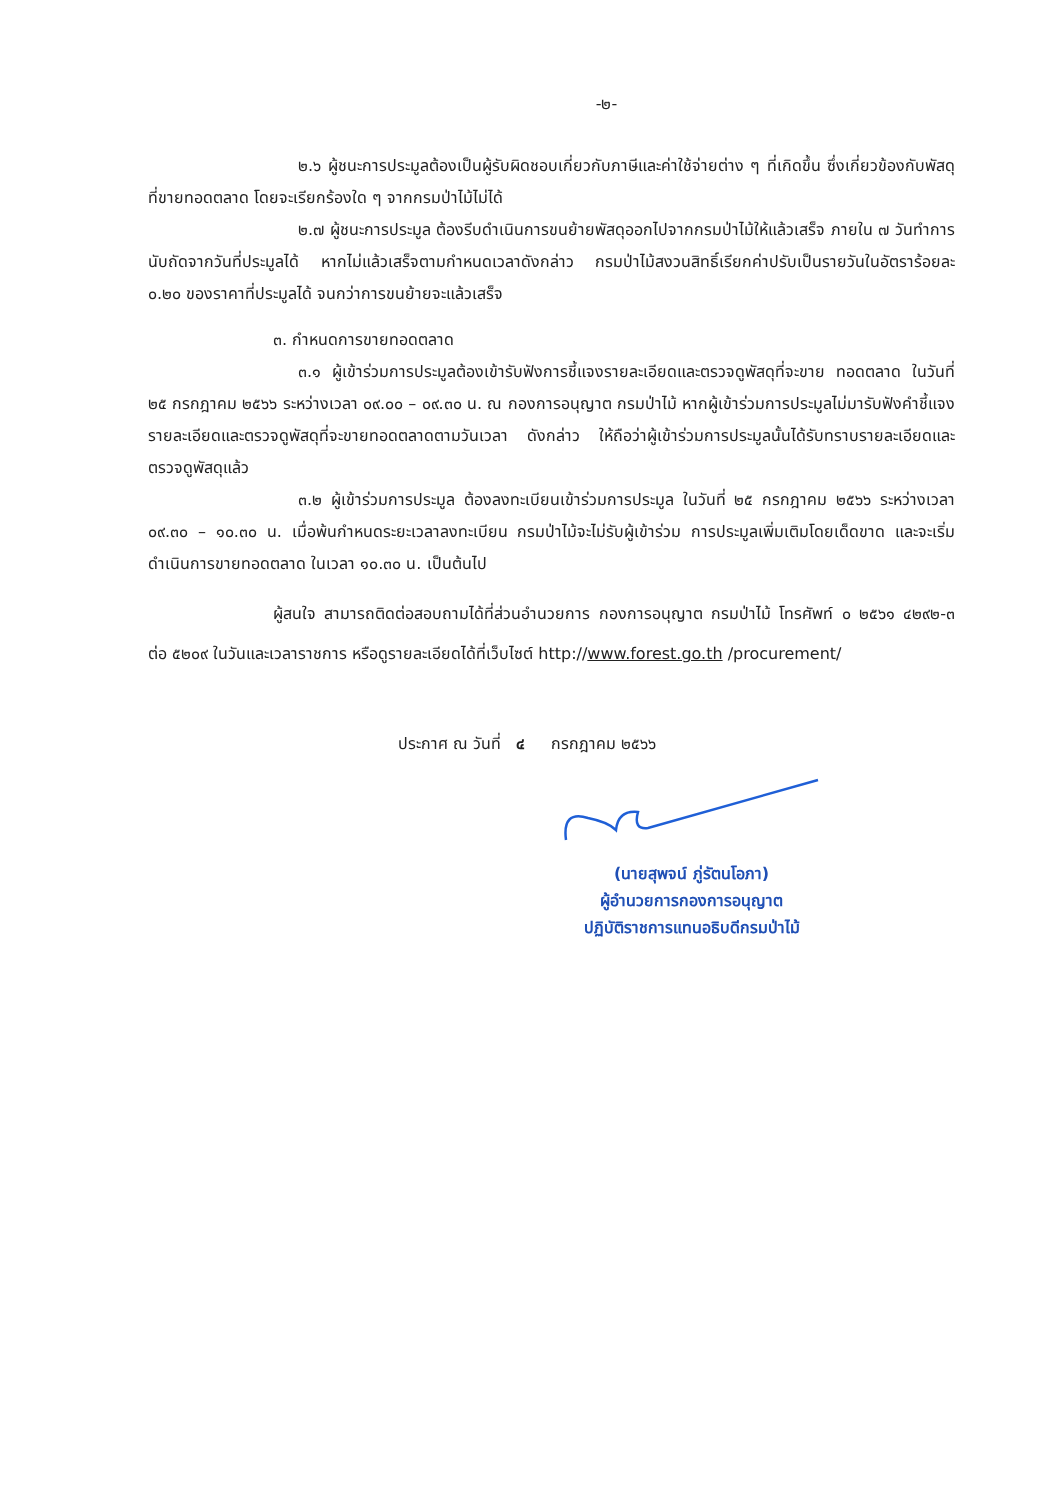-๒-
๒.๖ ผู้ชนะการประมูลต้องเป็นผู้รับผิดชอบเกี่ยวกับภาษีและค่าใช้จ่ายต่าง ๆ ที่เกิดขึ้น ซึ่งเกี่ยวข้องกับพัสดุที่ขายทอดตลาด โดยจะเรียกร้องใด ๆ จากกรมป่าไม้ไม่ได้
๒.๗ ผู้ชนะการประมูล ต้องรีบดำเนินการขนย้ายพัสดุออกไปจากกรมป่าไม้ให้แล้วเสร็จ ภายใน ๗ วันทำการ นับถัดจากวันที่ประมูลได้ หากไม่แล้วเสร็จตามกำหนดเวลาดังกล่าว กรมป่าไม้สงวนสิทธิ์เรียกค่าปรับเป็นรายวันในอัตราร้อยละ ๐.๒๐ ของราคาที่ประมูลได้ จนกว่าการขนย้ายจะแล้วเสร็จ
๓. กำหนดการขายทอดตลาด
๓.๑ ผู้เข้าร่วมการประมูลต้องเข้ารับฟังการชี้แจงรายละเอียดและตรวจดูพัสดุที่จะขาย ทอดตลาด ในวันที่ ๒๕ กรกฎาคม ๒๕๖๖ ระหว่างเวลา ๐๙.๐๐ – ๐๙.๓๐ น. ณ กองการอนุญาต กรมป่าไม้ หากผู้เข้าร่วมการประมูลไม่มารับฟังคำชี้แจงรายละเอียดและตรวจดูพัสดุที่จะขายทอดตลาดตามวันเวลา ดังกล่าว ให้ถือว่าผู้เข้าร่วมการประมูลนั้นได้รับทราบรายละเอียดและตรวจดูพัสดุแล้ว
๓.๒ ผู้เข้าร่วมการประมูล ต้องลงทะเบียนเข้าร่วมการประมูล ในวันที่ ๒๕ กรกฎาคม ๒๕๖๖ ระหว่างเวลา ๐๙.๓๐ – ๑๐.๓๐ น. เมื่อพ้นกำหนดระยะเวลาลงทะเบียน กรมป่าไม้จะไม่รับผู้เข้าร่วม การประมูลเพิ่มเติมโดยเด็ดขาด และจะเริ่มดำเนินการขายทอดตลาด ในเวลา ๑๐.๓๐ น. เป็นต้นไป
ผู้สนใจ สามารถติดต่อสอบถามได้ที่ส่วนอำนวยการ กองการอนุญาต กรมป่าไม้ โทรศัพท์ ๐ ๒๕๖๑ ๔๒๙๒-๓ ต่อ ๕๒๐๙ ในวันและเวลาราชการ หรือดูรายละเอียดได้ที่เว็บไซต์ http://www.forest.go.th /procurement/
ประกาศ ณ วันที่ ๔ กรกฎาคม ๒๕๖๖
(นายสุพจน์ ภู่รัตนโอภา)
ผู้อำนวยการกองการอนุญาต
ปฏิบัติราชการแทนอธิบดีกรมป่าไม้